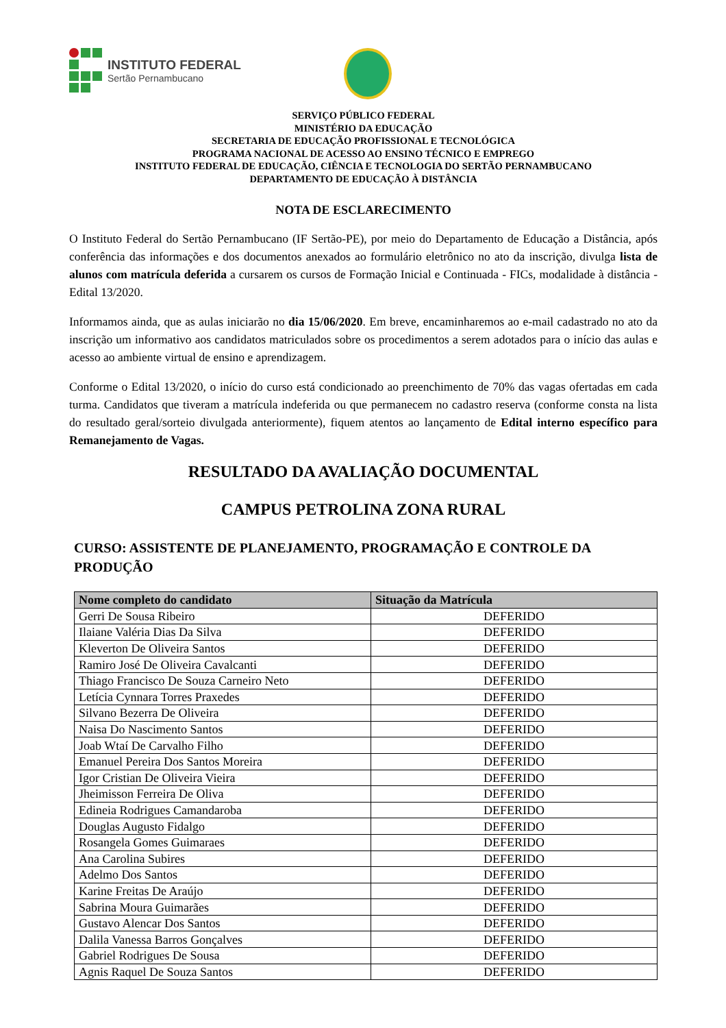INSTITUTO FEDERAL
Sertão Pernambucano
SERVIÇO PÚBLICO FEDERAL
MINISTÉRIO DA EDUCAÇÃO
SECRETARIA DE EDUCAÇÃO PROFISSIONAL E TECNOLÓGICA
PROGRAMA NACIONAL DE ACESSO AO ENSINO TÉCNICO E EMPREGO
INSTITUTO FEDERAL DE EDUCAÇÃO, CIÊNCIA E TECNOLOGIA DO SERTÃO PERNAMBUCANO
DEPARTAMENTO DE EDUCAÇÃO À DISTÂNCIA
NOTA DE ESCLARECIMENTO
O Instituto Federal do Sertão Pernambucano (IF Sertão-PE), por meio do Departamento de Educação a Distância, após conferência das informações e dos documentos anexados ao formulário eletrônico no ato da inscrição, divulga lista de alunos com matrícula deferida a cursarem os cursos de Formação Inicial e Continuada - FICs, modalidade à distância - Edital 13/2020.
Informamos ainda, que as aulas iniciarão no dia 15/06/2020. Em breve, encaminharemos ao e-mail cadastrado no ato da inscrição um informativo aos candidatos matriculados sobre os procedimentos a serem adotados para o início das aulas e acesso ao ambiente virtual de ensino e aprendizagem.
Conforme o Edital 13/2020, o início do curso está condicionado ao preenchimento de 70% das vagas ofertadas em cada turma. Candidatos que tiveram a matrícula indeferida ou que permanecem no cadastro reserva (conforme consta na lista do resultado geral/sorteio divulgada anteriormente), fiquem atentos ao lançamento de Edital interno específico para Remanejamento de Vagas.
RESULTADO DA AVALIAÇÃO DOCUMENTAL
CAMPUS PETROLINA ZONA RURAL
CURSO: ASSISTENTE DE PLANEJAMENTO, PROGRAMAÇÃO E CONTROLE DA PRODUÇÃO
| Nome completo do candidato | Situação da Matrícula |
| --- | --- |
| Gerri De Sousa Ribeiro | DEFERIDO |
| Ilaiane Valéria Dias Da Silva | DEFERIDO |
| Kleverton De Oliveira Santos | DEFERIDO |
| Ramiro José De Oliveira Cavalcanti | DEFERIDO |
| Thiago Francisco De Souza Carneiro Neto | DEFERIDO |
| Letícia Cynnara Torres Praxedes | DEFERIDO |
| Silvano Bezerra De Oliveira | DEFERIDO |
| Naisa Do Nascimento Santos | DEFERIDO |
| Joab Wtaí De Carvalho Filho | DEFERIDO |
| Emanuel Pereira Dos Santos Moreira | DEFERIDO |
| Igor Cristian De Oliveira Vieira | DEFERIDO |
| Jheimisson Ferreira De Oliva | DEFERIDO |
| Edineia Rodrigues Camandaroba | DEFERIDO |
| Douglas Augusto Fidalgo | DEFERIDO |
| Rosangela Gomes Guimaraes | DEFERIDO |
| Ana Carolina Subires | DEFERIDO |
| Adelmo Dos Santos | DEFERIDO |
| Karine Freitas De Araújo | DEFERIDO |
| Sabrina Moura Guimarães | DEFERIDO |
| Gustavo Alencar Dos Santos | DEFERIDO |
| Dalila Vanessa Barros Gonçalves | DEFERIDO |
| Gabriel Rodrigues De Sousa | DEFERIDO |
| Agnis Raquel De Souza Santos | DEFERIDO |